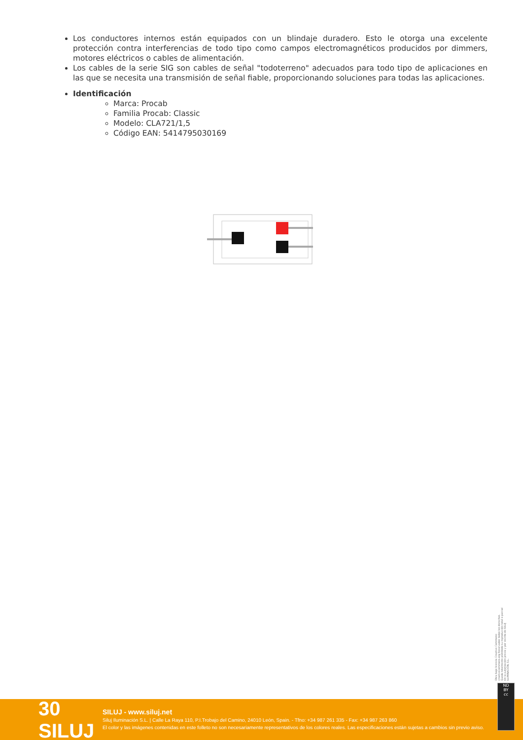Los conductores internos están equipados con un blindaje duradero. Esto le otorga una excelente protección contra interferencias de todo tipo como campos electromagnéticos producidos por dimmers, motores eléctricos o cables de alimentación.
Los cables de la serie SIG son cables de señal "todoterreno" adecuados para todo tipo de aplicaciones en las que se necesita una transmisión de señal fiable, proporcionando soluciones para todas las aplicaciones.
Identificación
Marca: Procab
Familia Procab: Classic
Modelo: CLA721/1,5
Código EAN: 5414795030169
Obra bajo licencia Creative Commons: creativecommons.org Reservados todos los derechos. Queda totalmente prohibido su reproducción total o parcial sin la autorización previa y por escrito de SILUJ ILUMINACIÓN, S.L.
30 SILUJ
SILUJ - www.siluj.net
Siluj Iluminación S.L. | Calle La Raya 110, P.I.Trobajo del Camino, 24010 León, Spain. - Tfno: +34 987 261 335 - Fax: +34 987 263 860
El color y las imágenes contenidas en este folleto no son necesariamente representativos de los colores reales. Las especificaciones están sujetas a cambios sin previo aviso.
ND
BY
cc